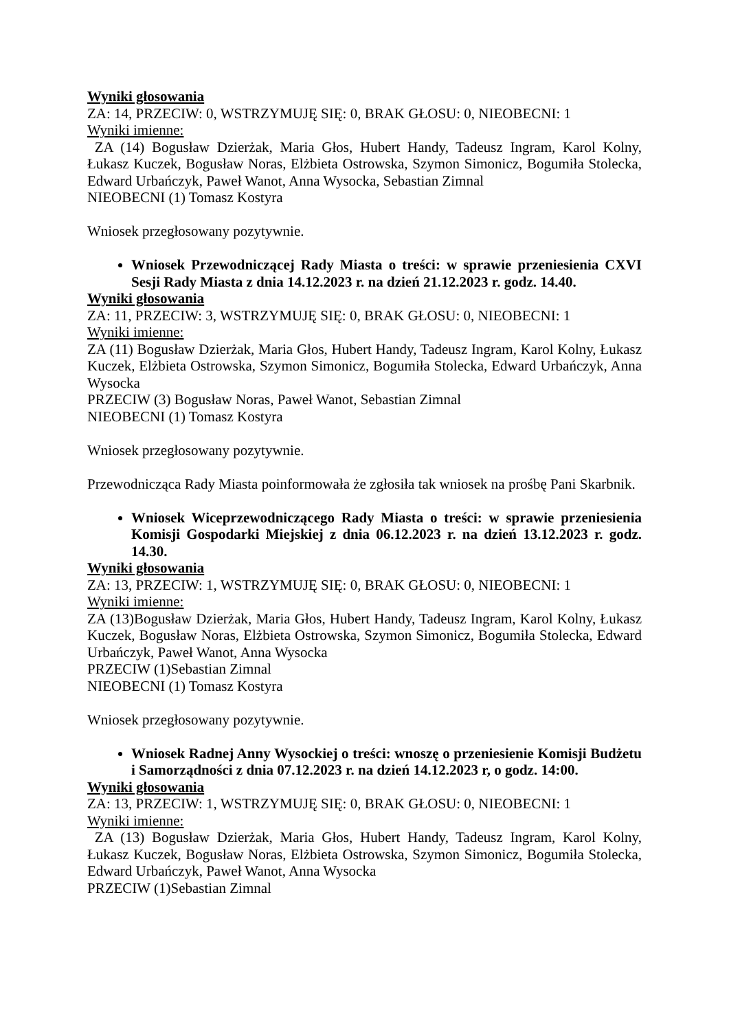Wyniki głosowania
ZA: 14, PRZECIW: 0, WSTRZYMUJĘ SIĘ: 0, BRAK GŁOSU: 0, NIEOBECNI: 1
Wyniki imienne:
ZA (14) Bogusław Dzierżak, Maria Głos, Hubert Handy, Tadeusz Ingram, Karol Kolny, Łukasz Kuczek, Bogusław Noras, Elżbieta Ostrowska, Szymon Simonicz, Bogumiła Stolecka, Edward Urbańczyk, Paweł Wanot, Anna Wysocka, Sebastian Zimnal
NIEOBECNI (1) Tomasz Kostyra
Wniosek przegłosowany pozytywnie.
Wniosek Przewodniczącej Rady Miasta o treści: w sprawie przeniesienia CXVI Sesji Rady Miasta z dnia 14.12.2023 r. na dzień 21.12.2023 r. godz. 14.40.
Wyniki głosowania
ZA: 11, PRZECIW: 3, WSTRZYMUJĘ SIĘ: 0, BRAK GŁOSU: 0, NIEOBECNI: 1
Wyniki imienne:
ZA (11) Bogusław Dzierżak, Maria Głos, Hubert Handy, Tadeusz Ingram, Karol Kolny, Łukasz Kuczek, Elżbieta Ostrowska, Szymon Simonicz, Bogumiła Stolecka, Edward Urbańczyk, Anna Wysocka
PRZECIW (3) Bogusław Noras, Paweł Wanot, Sebastian Zimnal
NIEOBECNI (1) Tomasz Kostyra
Wniosek przegłosowany pozytywnie.
Przewodnicząca Rady Miasta poinformowała że zgłosiła tak wniosek na prośbę Pani Skarbnik.
Wniosek Wiceprzewodniczącego Rady Miasta o treści: w sprawie przeniesienia Komisji Gospodarki Miejskiej z dnia 06.12.2023 r. na dzień 13.12.2023 r. godz. 14.30.
Wyniki głosowania
ZA: 13, PRZECIW: 1, WSTRZYMUJĘ SIĘ: 0, BRAK GŁOSU: 0, NIEOBECNI: 1
Wyniki imienne:
ZA (13)Bogusław Dzierżak, Maria Głos, Hubert Handy, Tadeusz Ingram, Karol Kolny, Łukasz Kuczek, Bogusław Noras, Elżbieta Ostrowska, Szymon Simonicz, Bogumiła Stolecka, Edward Urbańczyk, Paweł Wanot, Anna Wysocka
PRZECIW (1)Sebastian Zimnal
NIEOBECNI (1) Tomasz Kostyra
Wniosek przegłosowany pozytywnie.
Wniosek Radnej Anny Wysockiej o treści: wnoszę o przeniesienie Komisji Budżetu i Samorządności z dnia 07.12.2023 r. na dzień 14.12.2023 r, o godz. 14:00.
Wyniki głosowania
ZA: 13, PRZECIW: 1, WSTRZYMUJĘ SIĘ: 0, BRAK GŁOSU: 0, NIEOBECNI: 1
Wyniki imienne:
ZA (13) Bogusław Dzierżak, Maria Głos, Hubert Handy, Tadeusz Ingram, Karol Kolny, Łukasz Kuczek, Bogusław Noras, Elżbieta Ostrowska, Szymon Simonicz, Bogumiła Stolecka, Edward Urbańczyk, Paweł Wanot, Anna Wysocka
PRZECIW (1)Sebastian Zimnal